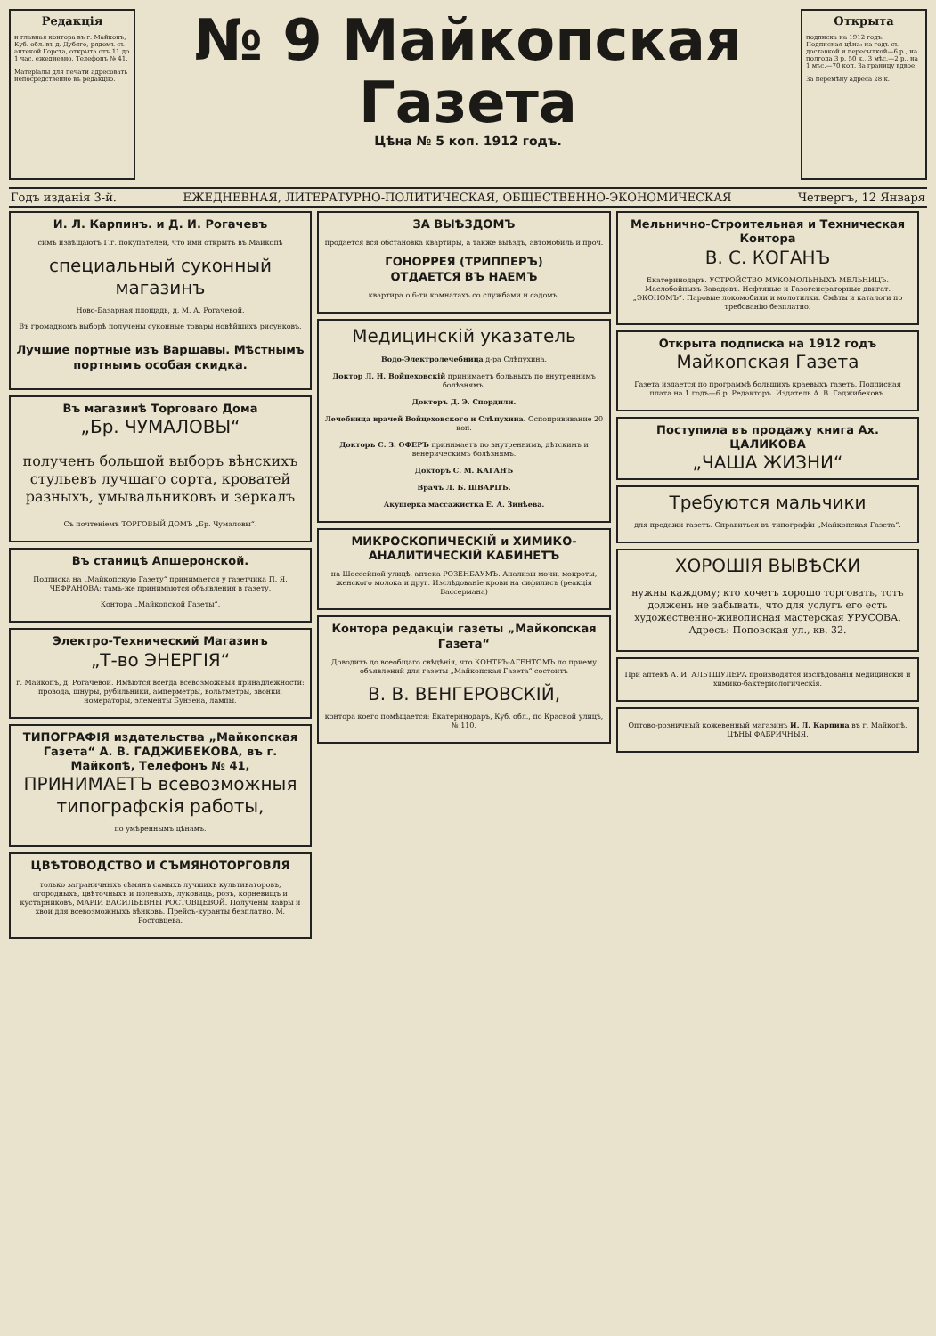Редакція
и главная контора въ г. Майкопъ, Куб. обл. въ д. Дубяго, рядомъ съ аптекой Горста, открыта отъ 11 до 1 час. ежедневно. Телефонъ № 41.
Матеріалы для печати адресовать непосредственно въ редакцію.
№ 9 Майкопская
Газета
Цѣна № 5 коп. 1912 годъ.
Открыта
подписка на 1912 годъ. Подписная цѣна: на годъ съ доставкой и пересылкой—6 р., на полгода 3 р. 50 к., 3 мѣс.—2 р., на 1 мѣс.—70 коп. За границу вдвое.
За перемѣну адреса 28 к.
Годъ изданія 3-й. ЕЖЕДНЕВНАЯ, ЛИТЕРАТУРНО-ПОЛИТИЧЕСКАЯ, ОБЩЕСТВЕННО-ЭКОНОМИЧЕСКАЯ Четвергъ, 12 Января
И. Л. Карпинъ. и Д. И. Рогачевъ
симъ извѣщаютъ Г.г. покупателей, что ими открытъ въ Майкопѣ
специальный суконный магазинъ
Ново-Базарная площадь, д. М. А. Рогачевой.
Въ громадномъ выборѣ получены суконные товары новѣйшихъ рисунковъ.
Лучшие портные изъ Варшавы. Мѣстнымъ портнымъ особая скидка.
Въ магазинѣ Торговаго Дома
„Бр. ЧУМАЛОВЫ“
полученъ большой выборъ вѣнскихъ стульевъ лучшаго сорта, кроватей разныхъ, умывальниковъ и зеркалъ
Съ почтеніемъ ТОРГОВЫЙ ДОМЪ „Бр. Чумаловы“.
Въ станицѣ Апшеронской.
Подписка на „Майкопскую Газету“ принимается у газетчика П. Я. ЧЕФРАНОВА; тамъ-же принимаются объявления в газету.
Контора „Майкопской Газеты“.
Электро-Технический Магазинъ
„Т-во ЭНЕРГІЯ“
г. Майкопъ, д. Рогачевой. Имѣются всегда всевозможныя принадлежности: провода, шнуры, рубильники, амперметры, вольтметры, звонки, номераторы, элементы Бунзена, лампы.
ТИПОГРАФІЯ издательства „Майкопская Газета“ А. В. ГАДЖИБЕКОВА, въ г. Майкопѣ, Телефонъ № 41,
ПРИНИМАЕТЪ всевозможныя типографскія работы,
по умѣреннымъ цѣнамъ.
ЦВѢТОВОДСТВО И СЪМЯНОТОРГОВЛЯ
только заграничныхъ сѣмянъ самыхъ лучшихъ культиваторовъ, огородныхъ, цвѣточныхъ и полевыхъ, луковицъ, розъ, корневищъ и кустарниковъ, МАРІИ ВАСИЛЬЕВНЫ РОСТОВЦЕВОЙ. Получены лавры и хвои для всевозможныхъ вѣнковъ. Прейсъ-куранты безплатно. М. Ростовцева.
ЗА ВЫѢЗДОМЪ
продается вся обстановка квартиры, а также выѣздъ, автомобиль и проч.
ГОНОРРЕЯ (ТРИППЕРЪ)
ОТДАЕТСЯ ВЪ НАЕМЪ
квартира о 6-ти комнатахъ со службами и садомъ.
Медицинскій указатель
Водо-Электролечебница д-ра Слѣпухина.
Доктор Л. Н. Войцеховскій принимаетъ больныхъ по внутреннимъ болѣзнямъ.
Докторъ Д. Э. Спордили.
Лечебница врачей Войцеховского и Слѣпухина. Оспопрививание 20 коп.
Докторъ С. З. ОФЕРЪ принимаетъ по внутреннимъ, дѣтскимъ и венерическимъ болѣзнямъ.
Докторъ С. М. КАГАНЪ
Врачъ Л. Б. ШВАРЦЪ.
Акушерка массажистка Е. А. Зинѣева.
МИКРОСКОПИЧЕСКІЙ и ХИМИКО-АНАЛИТИЧЕСКІЙ КАБИНЕТЪ
на Шоссейной улицѣ, аптека РОЗЕНБАУМЪ. Анализы мочи, мокроты, женского молока и друг. Изслѣдованіе крови на сифилисъ (реакція Вассермана)
Контора редакціи газеты „Майкопская Газета“
Доводитъ до всеобщаго свѣдѣнія, что КОНТРЪ-АГЕНТОМЪ по приему объявлений для газеты „Майкопская Газета“ состоитъ
В. В. ВЕНГЕРОВСКІЙ,
контора коего помѣщается: Екатеринодаръ, Куб. обл., по Красной улицѣ, № 110.
Мельнично-Строительная и Техническая Контора
В. С. КОГАНЪ
Екатеринодаръ. УСТРОЙСТВО МУКОМОЛЬНЫХЪ МЕЛЬНИЦЪ. Маслобойныхъ Заводовъ. Нефтяные и Газогенераторные двигат. „ЭКОНОМЪ“. Паровые локомобили и молотилки. Смѣты и каталоги по требованію безплатно.
Открыта подписка на 1912 годъ
Майкопская Газета
Газета издается по программѣ большихъ краевыхъ газетъ. Подписная плата на 1 годъ—6 р. Редакторъ. Издатель А. В. Гаджибековъ.
Поступила въ продажу книга Ах. ЦАЛИКОВА
„ЧАША ЖИЗНИ“
Требуются мальчики
для продажи газетъ. Справиться въ типографіи „Майкопская Газета“.
ХОРОШІЯ ВЫВѢСКИ
нужны каждому; кто хочетъ хорошо торговать, тотъ долженъ не забывать, что для услугъ его есть художественно-живописная мастерская УРУСОВА. Адресъ: Поповская ул., кв. 32.
При аптекѣ А. И. АЛЬТШУЛЕРА производятся изслѣдованія медицинскія и химико-бактериологическія.
Оптово-розничный кожевенный магазинъ И. Л. Карпина въ г. Майкопѣ. ЦѢНЫ ФАБРИЧНЫЯ.